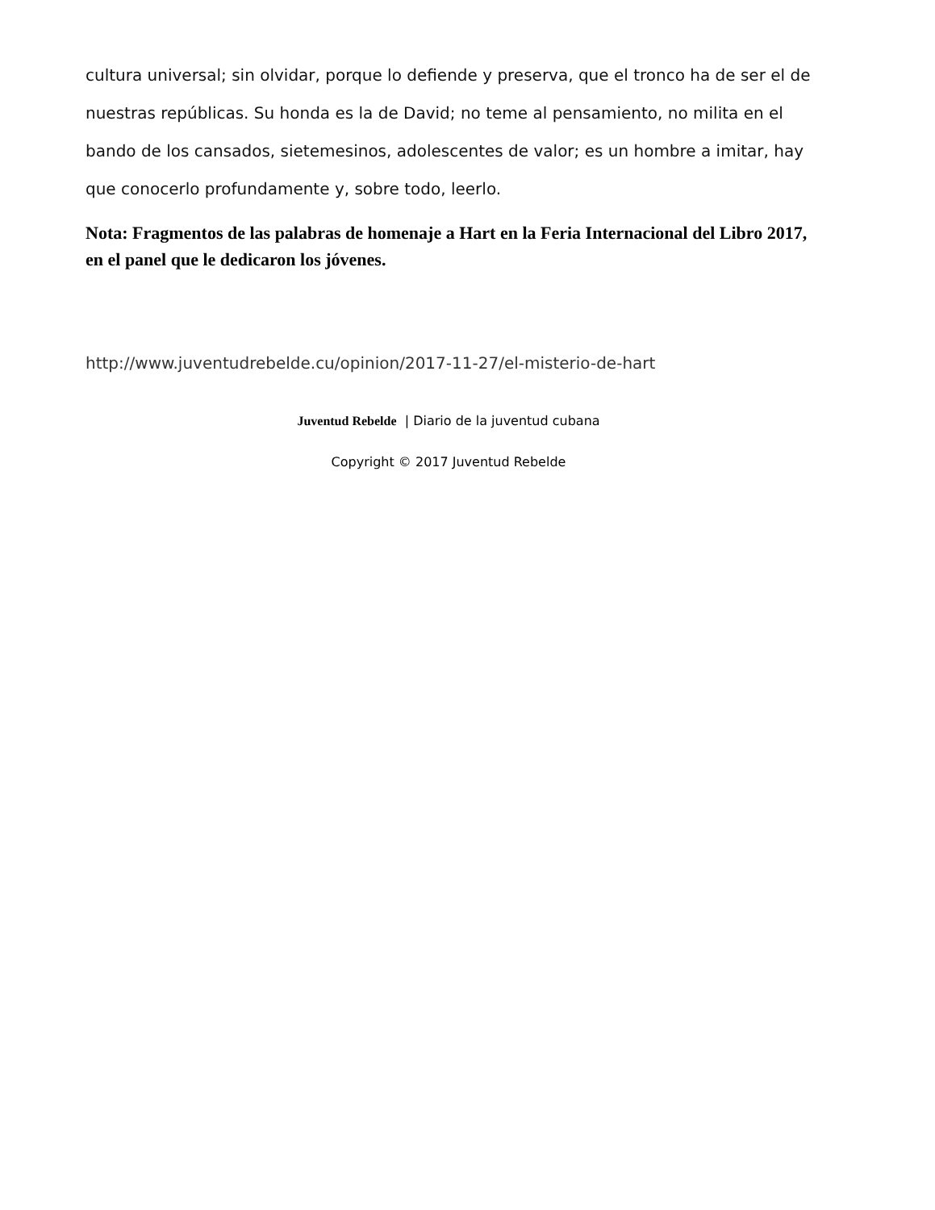cultura universal; sin olvidar, porque lo defiende y preserva, que el tronco ha de ser el de nuestras repúblicas. Su honda es la de David; no teme al pensamiento, no milita en el bando de los cansados, sietemesinos, adolescentes de valor; es un hombre a imitar, hay que conocerlo profundamente y, sobre todo, leerlo.
Nota: Fragmentos de las palabras de homenaje a Hart en la Feria Internacional del Libro 2017, en el panel que le dedicaron los jóvenes.
http://www.juventudrebelde.cu/opinion/2017-11-27/el-misterio-de-hart
Juventud Rebelde | Diario de la juventud cubana
Copyright © 2017 Juventud Rebelde